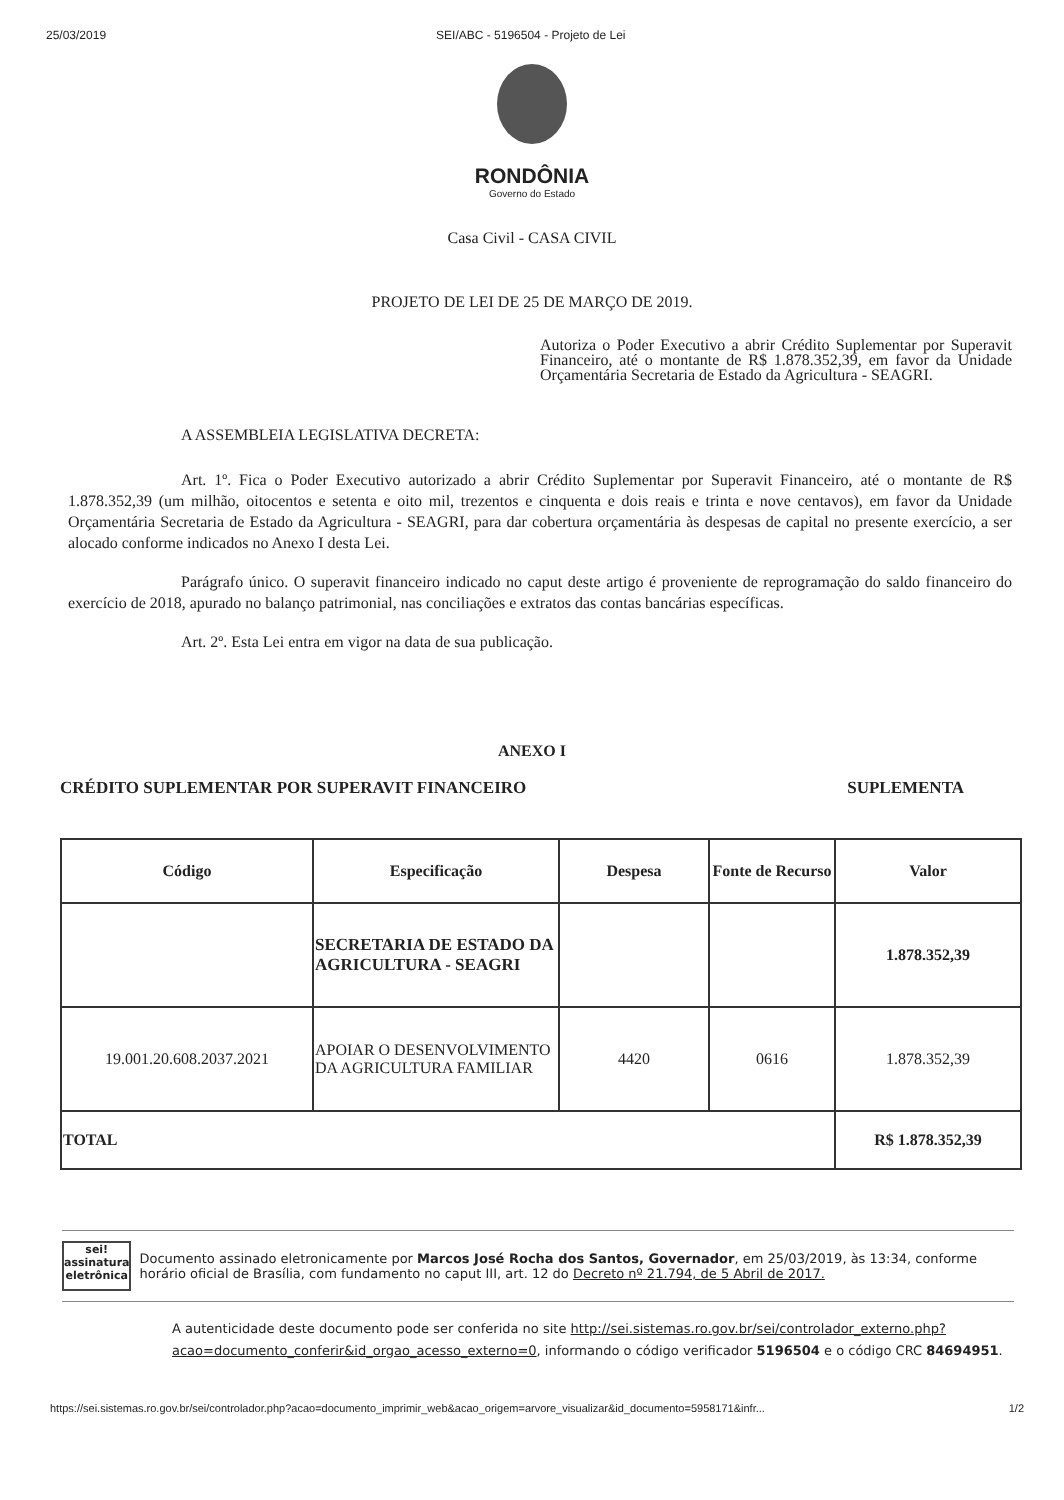25/03/2019 SEI/ABC - 5196504 - Projeto de Lei
RONDÔNIA
Governo do Estado
Casa Civil - CASA CIVIL
PROJETO DE LEI DE 25 DE MARÇO DE 2019.
Autoriza o Poder Executivo a abrir Crédito Suplementar por Superavit Financeiro, até o montante de R$ 1.878.352,39, em favor da Unidade Orçamentária Secretaria de Estado da Agricultura - SEAGRI.
A ASSEMBLEIA LEGISLATIVA DECRETA:
Art. 1º. Fica o Poder Executivo autorizado a abrir Crédito Suplementar por Superavit Financeiro, até o montante de R$ 1.878.352,39 (um milhão, oitocentos e setenta e oito mil, trezentos e cinquenta e dois reais e trinta e nove centavos), em favor da Unidade Orçamentária Secretaria de Estado da Agricultura - SEAGRI, para dar cobertura orçamentária às despesas de capital no presente exercício, a ser alocado conforme indicados no Anexo I desta Lei.
Parágrafo único. O superavit financeiro indicado no caput deste artigo é proveniente de reprogramação do saldo financeiro do exercício de 2018, apurado no balanço patrimonial, nas conciliações e extratos das contas bancárias específicas.
Art. 2º. Esta Lei entra em vigor na data de sua publicação.
ANEXO I
CRÉDITO SUPLEMENTAR POR SUPERAVIT FINANCEIRO SUPLEMENTA
| Código | Especificação | Despesa | Fonte de Recurso | Valor |
| --- | --- | --- | --- | --- |
| | SECRETARIA DE ESTADO DA AGRICULTURA - SEAGRI | | | 1.878.352,39 |
| 19.001.20.608.2037.2021 | APOIAR O DESENVOLVIMENTO DA AGRICULTURA FAMILIAR | 4420 | 0616 | 1.878.352,39 |
| TOTAL | | | | R$ 1.878.352,39 |
sei!
assinatura eletrônica
Documento assinado eletronicamente por Marcos José Rocha dos Santos, Governador, em 25/03/2019, às 13:34, conforme horário oficial de Brasília, com fundamento no caput III, art. 12 do Decreto nº 21.794, de 5 Abril de 2017.
A autenticidade deste documento pode ser conferida no site http://sei.sistemas.ro.gov.br/sei/controlador_externo.php?acao=documento_conferir&id_orgao_acesso_externo=0, informando o código verificador 5196504 e o código CRC 84694951.
https://sei.sistemas.ro.gov.br/sei/controlador.php?acao=documento_imprimir_web&acao_origem=arvore_visualizar&id_documento=5958171&infr... 1/2